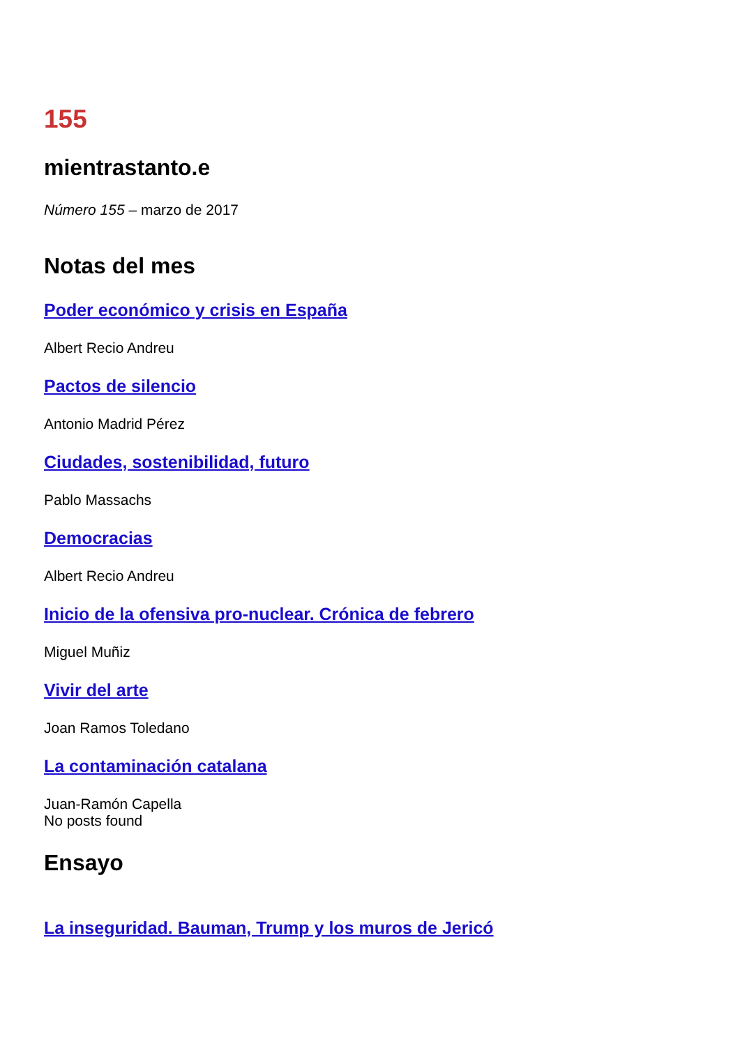155
mientrastanto.e
Número 155 – marzo de 2017
Notas del mes
Poder económico y crisis en España
Albert Recio Andreu
Pactos de silencio
Antonio Madrid Pérez
Ciudades, sostenibilidad, futuro
Pablo Massachs
Democracias
Albert Recio Andreu
Inicio de la ofensiva pro-nuclear. Crónica de febrero
Miguel Muñiz
Vivir del arte
Joan Ramos Toledano
La contaminación catalana
Juan-Ramón Capella
No posts found
Ensayo
La inseguridad. Bauman, Trump y los muros de Jericó